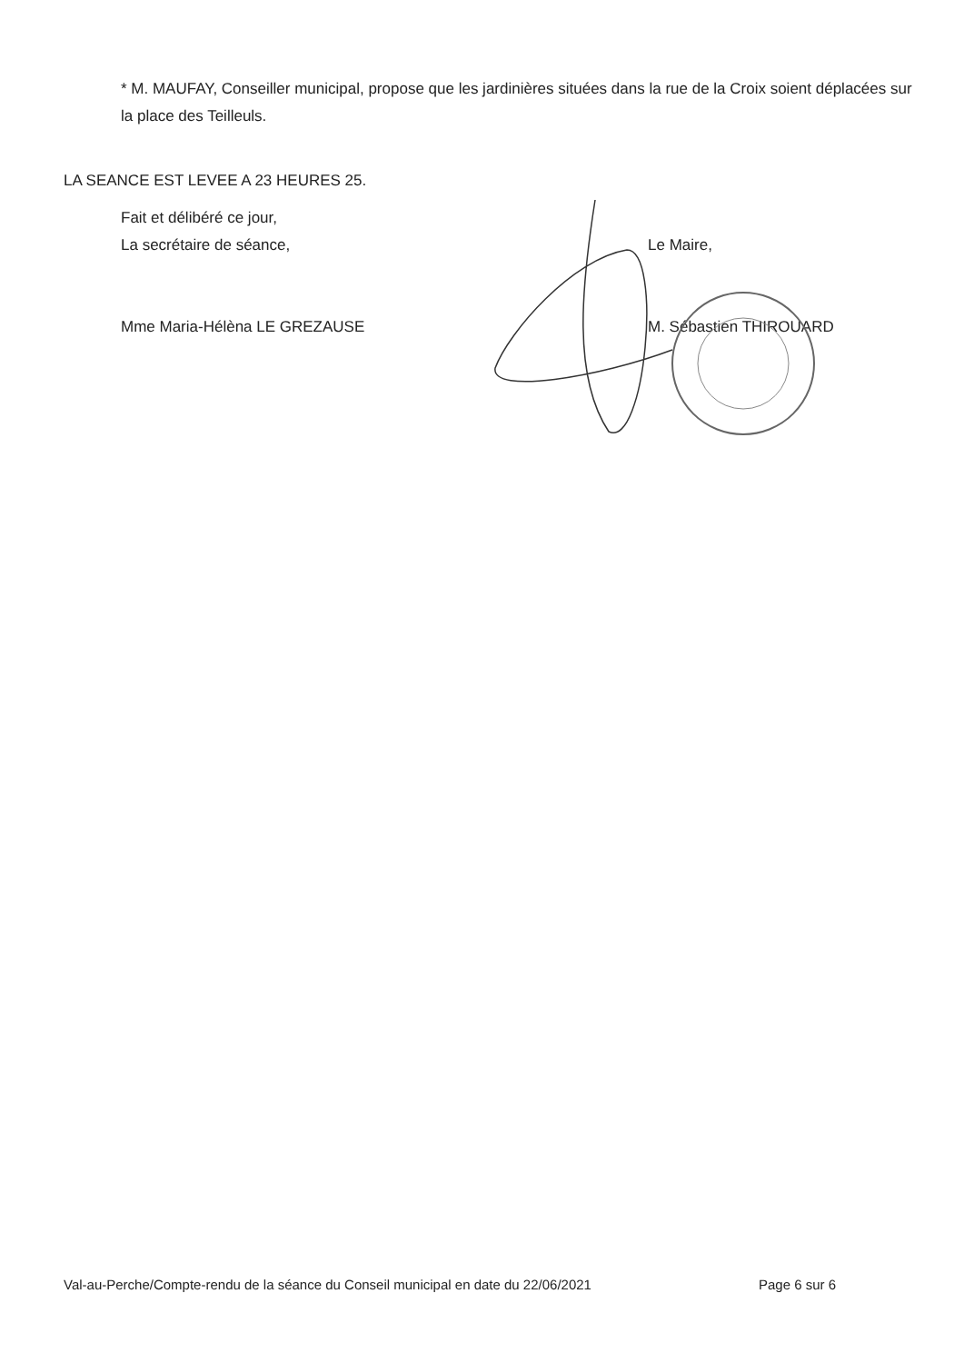* M. MAUFAY, Conseiller municipal, propose que les jardinières situées dans la rue de la Croix soient déplacées sur la place des Teilleuls.
LA SEANCE EST LEVEE A 23 HEURES 25.
Fait et délibéré ce jour,
La secrétaire de séance,
Mme Maria-Hélèna LE GREZAUSE
Le Maire,
M. Sébastien THIROUARD
Val-au-Perche/Compte-rendu de la séance du Conseil municipal en date du 22/06/2021 Page 6 sur 6